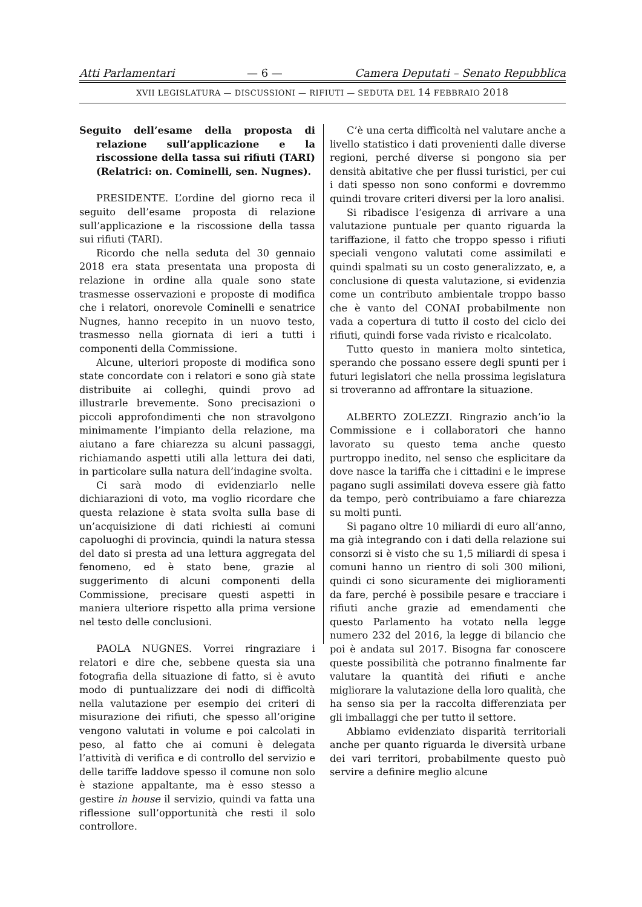Atti Parlamentari — 6 — Camera Deputati – Senato Repubblica
XVII LEGISLATURA — DISCUSSIONI — RIFIUTI — SEDUTA DEL 14 FEBBRAIO 2018
Seguito dell’esame della proposta di relazione sull’applicazione e la riscossione della tassa sui rifiuti (TARI) (Relatrici: on. Cominelli, sen. Nugnes).
PRESIDENTE. L’ordine del giorno reca il seguito dell’esame proposta di relazione sull’applicazione e la riscossione della tassa sui rifiuti (TARI).
Ricordo che nella seduta del 30 gennaio 2018 era stata presentata una proposta di relazione in ordine alla quale sono state trasmesse osservazioni e proposte di modifica che i relatori, onorevole Cominelli e senatrice Nugnes, hanno recepito in un nuovo testo, trasmesso nella giornata di ieri a tutti i componenti della Commissione.
Alcune, ulteriori proposte di modifica sono state concordate con i relatori e sono già state distribuite ai colleghi, quindi provo ad illustrarle brevemente. Sono precisazioni o piccoli approfondimenti che non stravolgono minimamente l’impianto della relazione, ma aiutano a fare chiarezza su alcuni passaggi, richiamando aspetti utili alla lettura dei dati, in particolare sulla natura dell’indagine svolta.
Ci sarà modo di evidenziarlo nelle dichiarazioni di voto, ma voglio ricordare che questa relazione è stata svolta sulla base di un’acquisizione di dati richiesti ai comuni capoluoghi di provincia, quindi la natura stessa del dato si presta ad una lettura aggregata del fenomeno, ed è stato bene, grazie al suggerimento di alcuni componenti della Commissione, precisare questi aspetti in maniera ulteriore rispetto alla prima versione nel testo delle conclusioni.
PAOLA NUGNES. Vorrei ringraziare i relatori e dire che, sebbene questa sia una fotografia della situazione di fatto, si è avuto modo di puntualizzare dei nodi di difficoltà nella valutazione per esempio dei criteri di misurazione dei rifiuti, che spesso all’origine vengono valutati in volume e poi calcolati in peso, al fatto che ai comuni è delegata l’attività di verifica e di controllo del servizio e delle tariffe laddove spesso il comune non solo è stazione appaltante, ma è esso stesso a gestire in house il servizio, quindi va fatta una riflessione sull’opportunità che resti il solo controllore.
C’è una certa difficoltà nel valutare anche a livello statistico i dati provenienti dalle diverse regioni, perché diverse si pongono sia per densità abitative che per flussi turistici, per cui i dati spesso non sono conformi e dovremmo quindi trovare criteri diversi per la loro analisi.
Si ribadisce l’esigenza di arrivare a una valutazione puntuale per quanto riguarda la tariffazione, il fatto che troppo spesso i rifiuti speciali vengono valutati come assimilati e quindi spalmati su un costo generalizzato, e, a conclusione di questa valutazione, si evidenzia come un contributo ambientale troppo basso che è vanto del CONAI probabilmente non vada a copertura di tutto il costo del ciclo dei rifiuti, quindi forse vada rivisto e ricalcolato.
Tutto questo in maniera molto sintetica, sperando che possano essere degli spunti per i futuri legislatori che nella prossima legislatura si troveranno ad affrontare la situazione.
ALBERTO ZOLEZZI. Ringrazio anch’io la Commissione e i collaboratori che hanno lavorato su questo tema anche questo purtroppo inedito, nel senso che esplicitare da dove nasce la tariffa che i cittadini e le imprese pagano sugli assimilati doveva essere già fatto da tempo, però contribuiamo a fare chiarezza su molti punti.
Si pagano oltre 10 miliardi di euro all’anno, ma già integrando con i dati della relazione sui consorzi si è visto che su 1,5 miliardi di spesa i comuni hanno un rientro di soli 300 milioni, quindi ci sono sicuramente dei miglioramenti da fare, perché è possibile pesare e tracciare i rifiuti anche grazie ad emendamenti che questo Parlamento ha votato nella legge numero 232 del 2016, la legge di bilancio che poi è andata sul 2017. Bisogna far conoscere queste possibilità che potranno finalmente far valutare la quantità dei rifiuti e anche migliorare la valutazione della loro qualità, che ha senso sia per la raccolta differenziata per gli imballaggi che per tutto il settore.
Abbiamo evidenziato disparità territoriali anche per quanto riguarda le diversità urbane dei vari territori, probabilmente questo può servire a definire meglio alcune